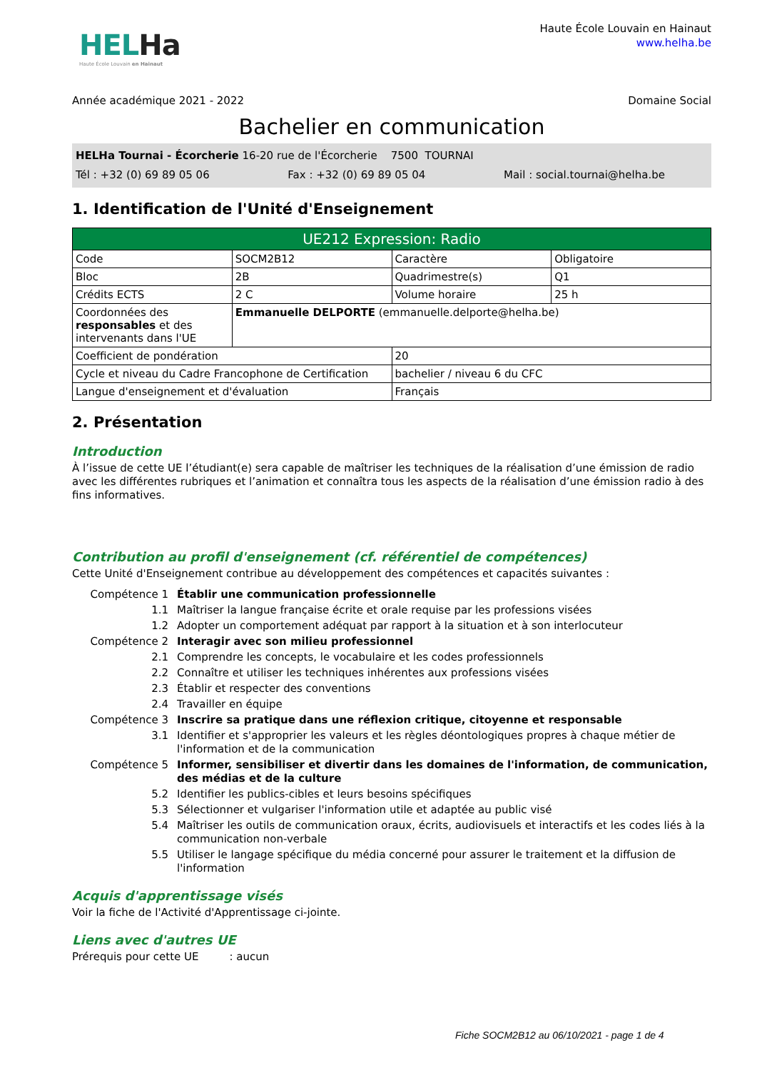HELHa
Haute École Louvain en Hainaut
Haute École Louvain en Hainaut
www.helha.be
Année académique 2021 - 2022 Domaine Social
Bachelier en communication
HELHa Tournai - Écorcherie 16-20 rue de l'Écorcherie 7500 TOURNAI
Tél : +32 (0) 69 89 05 06 Fax : +32 (0) 69 89 05 04 Mail : social.tournai@helha.be
1. Identification de l'Unité d'Enseignement
| UE212 Expression: Radio | | | |
| --- | --- | --- | --- |
| Code | SOCM2B12 | Caractère | Obligatoire |
| Bloc | 2B | Quadrimestre(s) | Q1 |
| Crédits ECTS | 2 C | Volume horaire | 25 h |
| Coordonnées des responsables et des intervenants dans l'UE | Emmanuelle DELPORTE (emmanuelle.delporte@helha.be) | | |
| Coefficient de pondération | | 20 | |
| Cycle et niveau du Cadre Francophone de Certification | | bachelier / niveau 6 du CFC | |
| Langue d'enseignement et d'évaluation | | Français | |
2. Présentation
Introduction
À l’issue de cette UE l’étudiant(e) sera capable de maîtriser les techniques de la réalisation d’une émission de radio avec les différentes rubriques et l’animation et connaîtra tous les aspects de la réalisation d’une émission radio à des fins informatives.
Contribution au profil d'enseignement (cf. référentiel de compétences)
Cette Unité d'Enseignement contribue au développement des compétences et capacités suivantes :
Compétence 1
Établir une communication professionnelle
1.1
Maîtriser la langue française écrite et orale requise par les professions visées
1.2
Adopter un comportement adéquat par rapport à la situation et à son interlocuteur
Compétence 2
Interagir avec son milieu professionnel
2.1
Comprendre les concepts, le vocabulaire et les codes professionnels
2.2
Connaître et utiliser les techniques inhérentes aux professions visées
2.3
Établir et respecter des conventions
2.4
Travailler en équipe
Compétence 3
Inscrire sa pratique dans une réflexion critique, citoyenne et responsable
3.1
Identifier et s'approprier les valeurs et les règles déontologiques propres à chaque métier de l'information et de la communication
Compétence 5
Informer, sensibiliser et divertir dans les domaines de l'information, de communication, des médias et de la culture
5.2
Identifier les publics-cibles et leurs besoins spécifiques
5.3
Sélectionner et vulgariser l'information utile et adaptée au public visé
5.4
Maîtriser les outils de communication oraux, écrits, audiovisuels et interactifs et les codes liés à la communication non-verbale
5.5
Utiliser le langage spécifique du média concerné pour assurer le traitement et la diffusion de l'information
Acquis d'apprentissage visés
Voir la fiche de l'Activité d'Apprentissage ci-jointe.
Liens avec d'autres UE
Prérequis pour cette UE : aucun
Fiche SOCM2B12 au 06/10/2021 - page 1 de 4